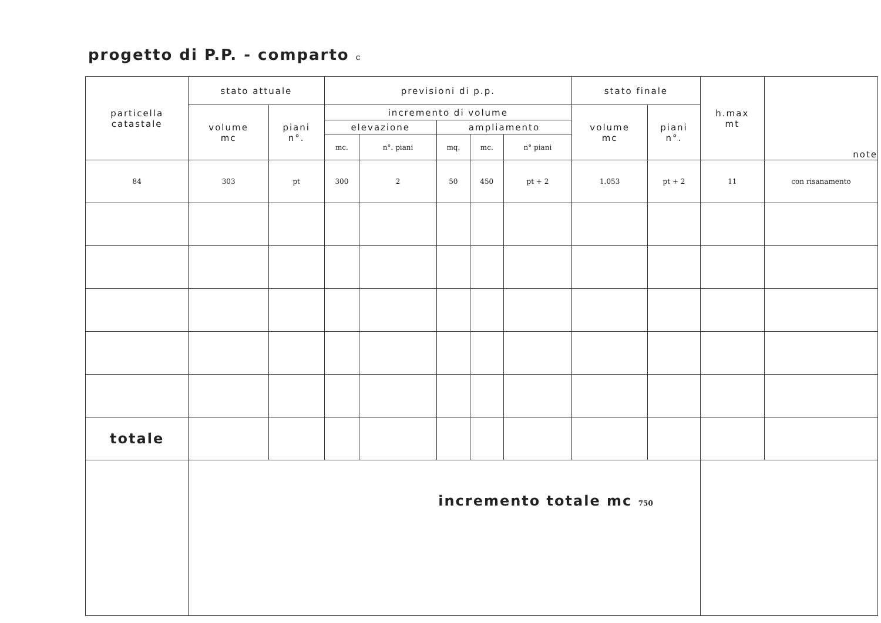progetto di P.P. - comparto c
| particella catastale | stato attuale | | previsioni di p.p. | | | | | stato finale | | h.max mt | note |
| --- | --- | --- | --- | --- | --- | --- | --- | --- | --- | --- | --- |
| | volume mc | piani n°. | incremento di volume | | | | | volume mc | piani n°. | | |
| | | | elevazione | | ampliamento | | | | | | |
| | | | mc. | n°. piani | mq. | mc. | n° piani | | | | |
| 84 | 303 | pt | 300 | 2 | 50 | 450 | pt + 2 | 1.053 | pt + 2 | 11 | con risanamento |
| totale | | | | | | | | | | | |
| | incremento totale mc 750 | | | | | | | | | | |